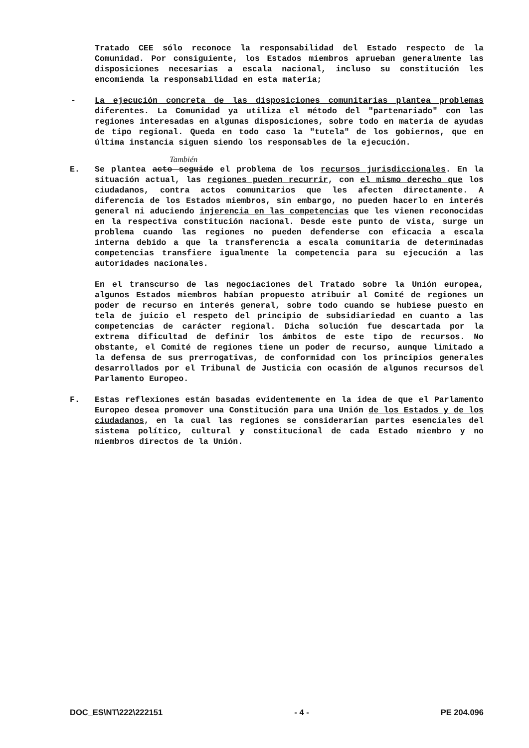Tratado CEE sólo reconoce la responsabilidad del Estado respecto de la Comunidad. Por consiguiente, los Estados miembros aprueban generalmente las disposiciones necesarias a escala nacional, incluso su constitución les encomienda la responsabilidad en esta materia;
-
La ejecución concreta de las disposiciones comunitarias plantea problemas diferentes. La Comunidad ya utiliza el método del "partenariado" con las regiones interesadas en algunas disposiciones, sobre todo en materia de ayudas de tipo regional. Queda en todo caso la "tutela" de los gobiernos, que en última instancia siguen siendo los responsables de la ejecución.
También
E.
Se plantea acto seguido el problema de los recursos jurisdiccionales. En la situación actual, las regiones pueden recurrir, con el mismo derecho que los ciudadanos, contra actos comunitarios que les afecten directamente. A diferencia de los Estados miembros, sin embargo, no pueden hacerlo en interés general ni aduciendo injerencia en las competencias que les vienen reconocidas en la respectiva constitución nacional. Desde este punto de vista, surge un problema cuando las regiones no pueden defenderse con eficacia a escala interna debido a que la transferencia a escala comunitaria de determinadas competencias transfiere igualmente la competencia para su ejecución a las autoridades nacionales.
En el transcurso de las negociaciones del Tratado sobre la Unión europea, algunos Estados miembros habían propuesto atribuir al Comité de regiones un poder de recurso en interés general, sobre todo cuando se hubiese puesto en tela de juicio el respeto del principio de subsidiariedad en cuanto a las competencias de carácter regional. Dicha solución fue descartada por la extrema dificultad de definir los ámbitos de este tipo de recursos. No obstante, el Comité de regiones tiene un poder de recurso, aunque limitado a la defensa de sus prerrogativas, de conformidad con los principios generales desarrollados por el Tribunal de Justicia con ocasión de algunos recursos del Parlamento Europeo.
F.
Estas reflexiones están basadas evidentemente en la idea de que el Parlamento Europeo desea promover una Constitución para una Unión de los Estados y de los ciudadanos, en la cual las regiones se considerarían partes esenciales del sistema político, cultural y constitucional de cada Estado miembro y no miembros directos de la Unión.
DOC_ES\NT\222\222151 - 4 - PE 204.096